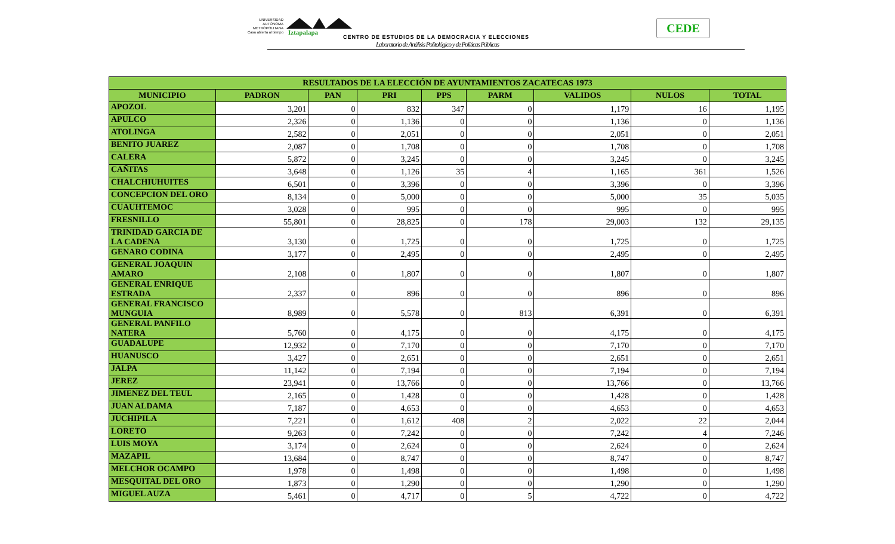UNIVERSIDAD
AUTÓNOMA
METROPOLITANA
Casa abierta al tiempo
Iztapalapa
CENTRO DE ESTUDIOS DE LA DEMOCRACIA Y ELECCIONES
Laboratorio de Análisis Politológico y de Políticas Públicas
CEDE
| RESULTADOS DE LA ELECCIÓN DE AYUNTAMIENTOS ZACATECAS 1973 | | | | | | | | |
| --- | --- | --- | --- | --- | --- | --- | --- | --- |
| MUNICIPIO | PADRON | PAN | PRI | PPS | PARM | VALIDOS | NULOS | TOTAL |
| APOZOL | 3,201 | 0 | 832 | 347 | 0 | 1,179 | 16 | 1,195 |
| APULCO | 2,326 | 0 | 1,136 | 0 | 0 | 1,136 | 0 | 1,136 |
| ATOLINGA | 2,582 | 0 | 2,051 | 0 | 0 | 2,051 | 0 | 2,051 |
| BENITO JUAREZ | 2,087 | 0 | 1,708 | 0 | 0 | 1,708 | 0 | 1,708 |
| CALERA | 5,872 | 0 | 3,245 | 0 | 0 | 3,245 | 0 | 3,245 |
| CAÑITAS | 3,648 | 0 | 1,126 | 35 | 4 | 1,165 | 361 | 1,526 |
| CHALCHIUHUITES | 6,501 | 0 | 3,396 | 0 | 0 | 3,396 | 0 | 3,396 |
| CONCEPCION DEL ORO | 8,134 | 0 | 5,000 | 0 | 0 | 5,000 | 35 | 5,035 |
| CUAUHTEMOC | 3,028 | 0 | 995 | 0 | 0 | 995 | 0 | 995 |
| FRESNILLO | 55,801 | 0 | 28,825 | 0 | 178 | 29,003 | 132 | 29,135 |
| TRINIDAD GARCIA DE LA CADENA | 3,130 | 0 | 1,725 | 0 | 0 | 1,725 | 0 | 1,725 |
| GENARO CODINA | 3,177 | 0 | 2,495 | 0 | 0 | 2,495 | 0 | 2,495 |
| GENERAL JOAQUIN AMARO | 2,108 | 0 | 1,807 | 0 | 0 | 1,807 | 0 | 1,807 |
| GENERAL ENRIQUE ESTRADA | 2,337 | 0 | 896 | 0 | 0 | 896 | 0 | 896 |
| GENERAL FRANCISCO MUNGUIA | 8,989 | 0 | 5,578 | 0 | 813 | 6,391 | 0 | 6,391 |
| GENERAL PANFILO NATERA | 5,760 | 0 | 4,175 | 0 | 0 | 4,175 | 0 | 4,175 |
| GUADALUPE | 12,932 | 0 | 7,170 | 0 | 0 | 7,170 | 0 | 7,170 |
| HUANUSCO | 3,427 | 0 | 2,651 | 0 | 0 | 2,651 | 0 | 2,651 |
| JALPA | 11,142 | 0 | 7,194 | 0 | 0 | 7,194 | 0 | 7,194 |
| JEREZ | 23,941 | 0 | 13,766 | 0 | 0 | 13,766 | 0 | 13,766 |
| JIMENEZ DEL TEUL | 2,165 | 0 | 1,428 | 0 | 0 | 1,428 | 0 | 1,428 |
| JUAN ALDAMA | 7,187 | 0 | 4,653 | 0 | 0 | 4,653 | 0 | 4,653 |
| JUCHIPILA | 7,221 | 0 | 1,612 | 408 | 2 | 2,022 | 22 | 2,044 |
| LORETO | 9,263 | 0 | 7,242 | 0 | 0 | 7,242 | 4 | 7,246 |
| LUIS MOYA | 3,174 | 0 | 2,624 | 0 | 0 | 2,624 | 0 | 2,624 |
| MAZAPIL | 13,684 | 0 | 8,747 | 0 | 0 | 8,747 | 0 | 8,747 |
| MELCHOR OCAMPO | 1,978 | 0 | 1,498 | 0 | 0 | 1,498 | 0 | 1,498 |
| MESQUITAL DEL ORO | 1,873 | 0 | 1,290 | 0 | 0 | 1,290 | 0 | 1,290 |
| MIGUEL AUZA | 5,461 | 0 | 4,717 | 0 | 5 | 4,722 | 0 | 4,722 |